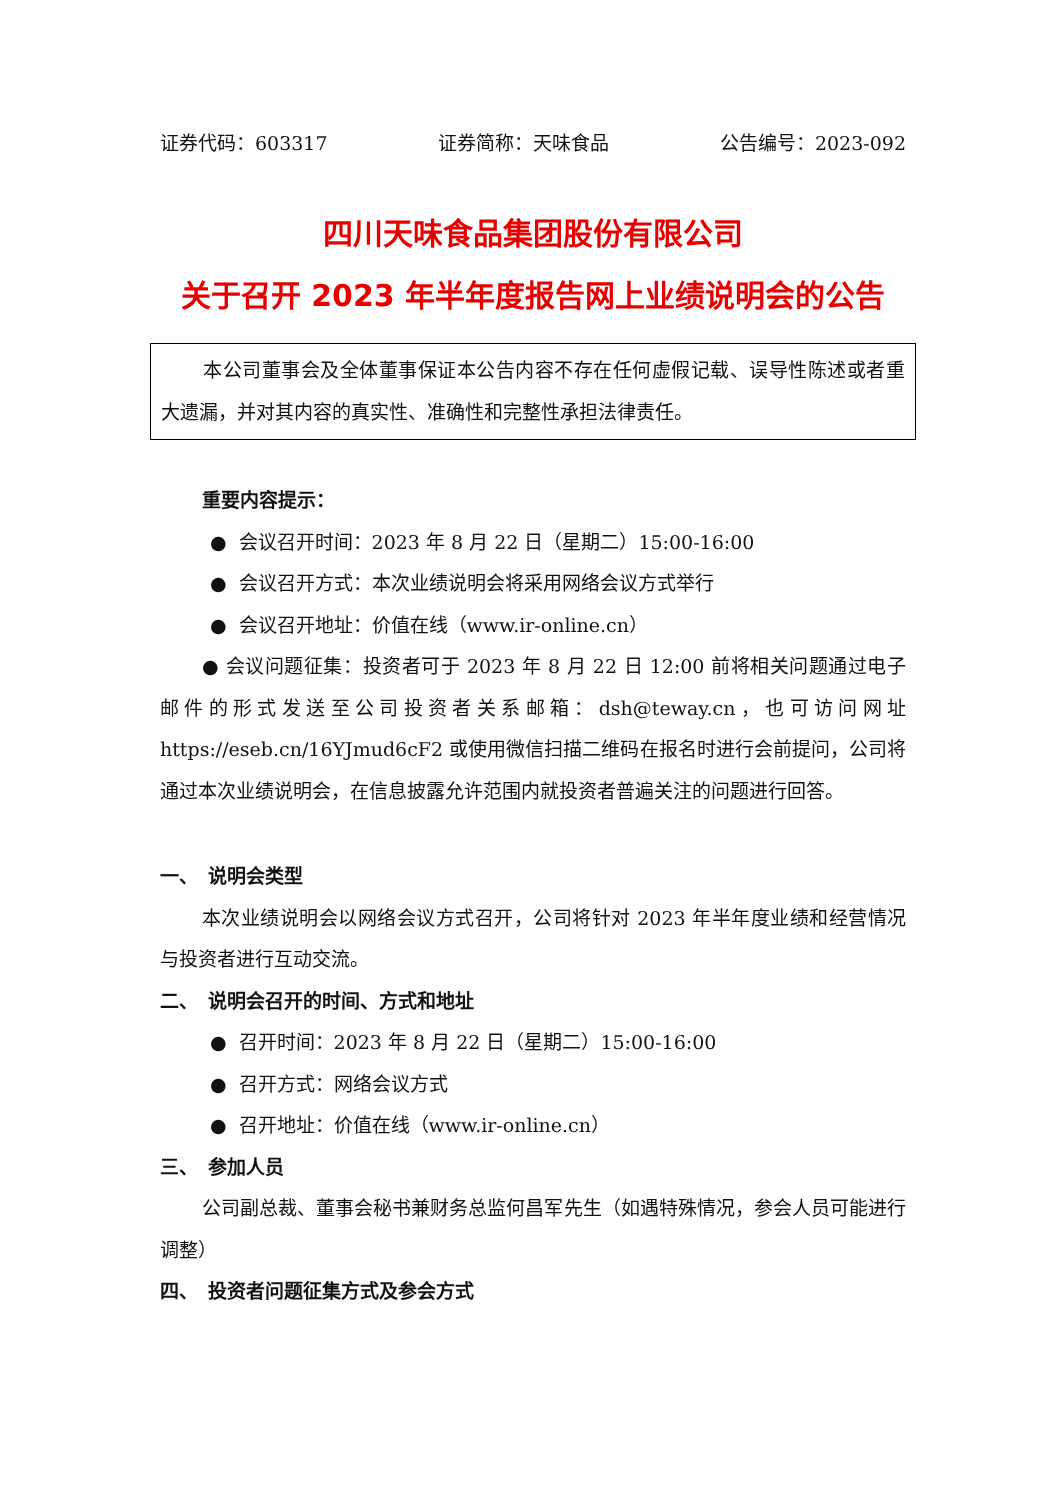证券代码：603317 证券简称：天味食品 公告编号：2023-092
四川天味食品集团股份有限公司
关于召开 2023 年半年度报告网上业绩说明会的公告
本公司董事会及全体董事保证本公告内容不存在任何虚假记载、误导性陈述或者重大遗漏，并对其内容的真实性、准确性和完整性承担法律责任。
重要内容提示：
● 会议召开时间：2023 年 8 月 22 日（星期二）15:00-16:00
● 会议召开方式：本次业绩说明会将采用网络会议方式举行
● 会议召开地址：价值在线（www.ir-online.cn）
● 会议问题征集：投资者可于 2023 年 8 月 22 日 12:00 前将相关问题通过电子邮件的形式发送至公司投资者关系邮箱：dsh@teway.cn，也可访问网址 https://eseb.cn/16YJmud6cF2 或使用微信扫描二维码在报名时进行会前提问，公司将通过本次业绩说明会，在信息披露允许范围内就投资者普遍关注的问题进行回答。
一、　说明会类型
本次业绩说明会以网络会议方式召开，公司将针对 2023 年半年度业绩和经营情况与投资者进行互动交流。
二、　说明会召开的时间、方式和地址
● 召开时间：2023 年 8 月 22 日（星期二）15:00-16:00
● 召开方式：网络会议方式
● 召开地址：价值在线（www.ir-online.cn）
三、　参加人员
公司副总裁、董事会秘书兼财务总监何昌军先生（如遇特殊情况，参会人员可能进行调整）
四、　投资者问题征集方式及参会方式